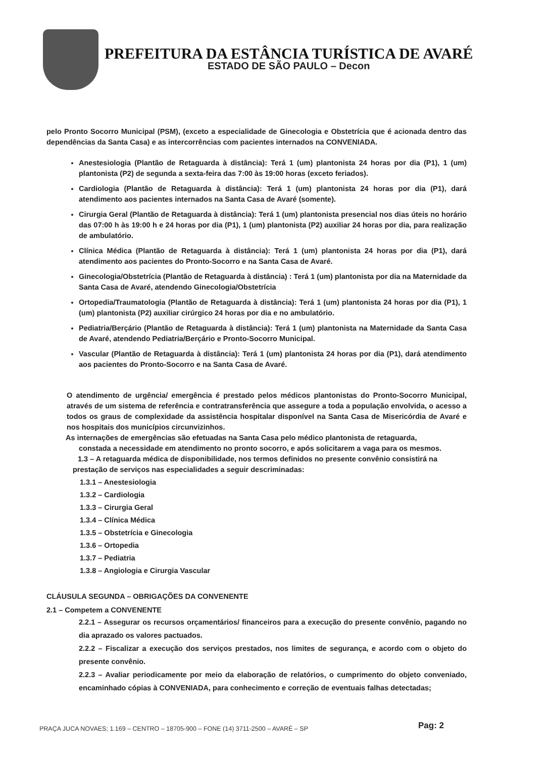PREFEITURA DA ESTÂNCIA TURÍSTICA DE AVARÉ
ESTADO DE SÃO PAULO – Decon
pelo Pronto Socorro Municipal (PSM), (exceto a especialidade de Ginecologia e Obstetrícia que é acionada dentro das dependências da Santa Casa) e as intercorrências com pacientes internados na CONVENIADA.
Anestesiologia (Plantão de Retaguarda à distância): Terá 1 (um) plantonista 24 horas por dia (P1), 1 (um) plantonista (P2) de segunda a sexta-feira das 7:00 às 19:00 horas (exceto feriados).
Cardiologia (Plantão de Retaguarda à distância): Terá 1 (um) plantonista 24 horas por dia (P1), dará atendimento aos pacientes internados na Santa Casa de Avaré (somente).
Cirurgia Geral (Plantão de Retaguarda à distância): Terá 1 (um) plantonista presencial nos dias úteis no horário das 07:00 h às 19:00 h e 24 horas por dia (P1), 1 (um) plantonista (P2) auxiliar 24 horas por dia, para realização de ambulatório.
Clínica Médica (Plantão de Retaguarda à distância): Terá 1 (um) plantonista 24 horas por dia (P1), dará atendimento aos pacientes do Pronto-Socorro e na Santa Casa de Avaré.
Ginecologia/Obstetrícia (Plantão de Retaguarda à distância) : Terá 1 (um) plantonista por dia na Maternidade da Santa Casa de Avaré, atendendo Ginecologia/Obstetrícia
Ortopedia/Traumatologia (Plantão de Retaguarda à distância): Terá 1 (um) plantonista 24 horas por dia (P1), 1 (um) plantonista (P2) auxiliar cirúrgico 24 horas por dia e no ambulatório.
Pediatria/Berçário (Plantão de Retaguarda à distância): Terá 1 (um) plantonista na Maternidade da Santa Casa de Avaré, atendendo Pediatria/Berçário e Pronto-Socorro Municipal.
Vascular (Plantão de Retaguarda à distância): Terá 1 (um) plantonista 24 horas por dia (P1), dará atendimento aos pacientes do Pronto-Socorro e na Santa Casa de Avaré.
O atendimento de urgência/ emergência é prestado pelos médicos plantonistas do Pronto-Socorro Municipal, através de um sistema de referência e contratransferência que assegure a toda a população envolvida, o acesso a todos os graus de complexidade da assistência hospitalar disponível na Santa Casa de Misericórdia de Avaré e nos hospitais dos municípios circunvizinhos.
As internações de emergências são efetuadas na Santa Casa pelo médico plantonista de retaguarda,
constada a necessidade em atendimento no pronto socorro, e após solicitarem a vaga para os mesmos.
1.3 – A retaguarda médica de disponibilidade, nos termos definidos no presente convênio consistirá na
prestação de serviços nas especialidades a seguir descriminadas:
1.3.1 – Anestesiologia
1.3.2 – Cardiologia
1.3.3 – Cirurgia Geral
1.3.4 – Clínica Médica
1.3.5 – Obstetrícia e Ginecologia
1.3.6 – Ortopedia
1.3.7 – Pediatria
1.3.8 – Angiologia e Cirurgia Vascular
CLÁUSULA SEGUNDA – OBRIGAÇÕES DA CONVENENTE
2.1 – Competem a CONVENENTE
2.2.1 – Assegurar os recursos orçamentários/ financeiros para a execução do presente convênio, pagando no dia aprazado os valores pactuados.
2.2.2 – Fiscalizar a execução dos serviços prestados, nos limites de segurança, e acordo com o objeto do presente convênio.
2.2.3 – Avaliar periodicamente por meio da elaboração de relatórios, o cumprimento do objeto conveniado, encaminhado cópias à CONVENIADA, para conhecimento e correção de eventuais falhas detectadas;
PRAÇA JUCA NOVAES; 1.169 – CENTRO – 18705-900 – FONE (14) 3711-2500 – AVARÉ – SP
Pag: 2